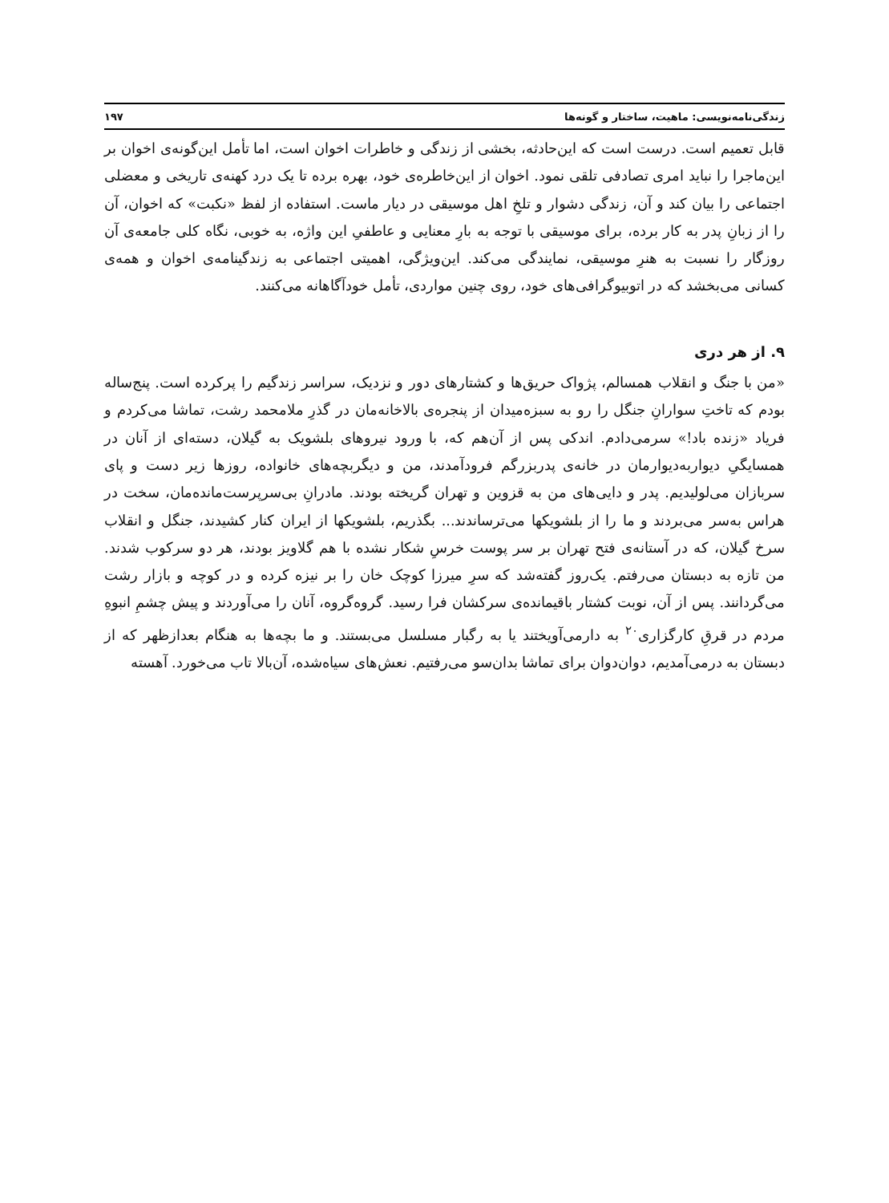زندگی‌نامه‌نویسی: ماهیت، ساختار و گونه‌ها ۱۹۷
قابل تعمیم است. درست است که این‌حادثه، بخشی از زندگی و خاطرات اخوان است، اما تأمل این‌گونه‌ی اخوان بر این‌ماجرا را نباید امری تصادفی تلقی نمود. اخوان از این‌خاطره‌ی خود، بهره برده تا یک درد کهنه‌ی تاریخی و معضلی اجتماعی را بیان کند و آن، زندگی دشوار و تلخِ اهل موسیقی در دیار ماست. استفاده از لفظ «نکبت» که اخوان، آن را از زبانِ پدر به کار برده، برای موسیقی با توجه به بارِ معنایی و عاطفیِ این واژه، به خوبی، نگاه کلی جامعه‌ی آن روزگار را نسبت به هنرِ موسیقی، نمایندگی می‌کند. این‌ویژگی، اهمیتی اجتماعی به زندگینامه‌ی اخوان و همه‌ی کسانی می‌بخشد که در اتوبیوگرافی‌های خود، روی چنین مواردی، تأمل خودآگاهانه می‌کنند.
۹. از هر دری
«من با جنگ و انقلاب همسالم، پژواک حریق‌ها و کشتارهای دور و نزدیک، سراسر زندگیم را پرکرده است. پنج‌ساله بودم که تاختِ سوارانِ جنگل را رو به سبزه‌میدان از پنجره‌ی بالاخانه‌مان در گذرِ ملامحمد رشت، تماشا می‌کردم و فریاد «زنده باد!» سرمی‌دادم. اندکی پس از آن‌هم که، با ورود نیروهای بلشویک به گیلان، دسته‌ای از آنان در همسایگیِ دیواربه‌دیوارمان در خانه‌ی پدربزرگم فرودآمدند، من و دیگربچه‌های خانواده، روزها زیر دست و پای سربازان می‌لولیدیم. پدر و دایی‌های من به قزوین و تهران گریخته بودند. مادرانِ بی‌سرپرست‌مانده‌مان، سخت در هراس به‌سر می‌بردند و ما را از بلشویکها می‌ترساندند... بگذریم، بلشویکها از ایران کنار کشیدند، جنگل و انقلاب سرخ گیلان، که در آستانه‌ی فتح تهران بر سر پوست خرسِ شکار نشده با هم گلاویز بودند، هر دو سرکوب شدند. من تازه به دبستان می‌رفتم. یک‌روز گفته‌شد که سرِ میرزا کوچک خان را بر نیزه کرده و در کوچه و بازار رشت می‌گردانند. پس از آن، نوبت کشتار باقیمانده‌ی سرکشان فرا رسید. گروه‌گروه، آنان را می‌آوردند و پیش چشمِ انبوهِ مردم در قرقِ کارگزاری<sup>۲۰</sup> به دارمی‌آویختند یا به رگبار مسلسل می‌بستند. و ما بچه‌ها به هنگام بعدازظهر که از دبستان به درمی‌آمدیم، دوان‌دوان برای تماشا بدان‌سو می‌رفتیم. نعش‌های سیاه‌شده، آن‌بالا تاب می‌خورد. آهسته